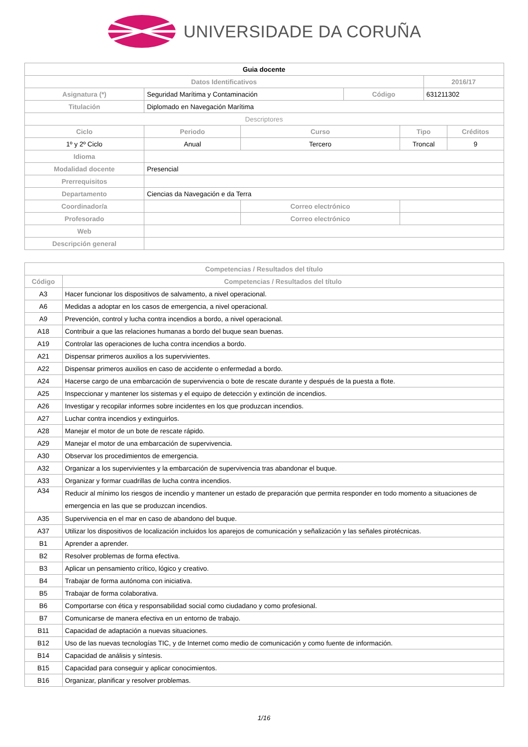UNIVERSIDADE DA CORUÑA
| Guia docente | | | | | | | |
| --- | --- | --- | --- | --- | --- | --- | --- |
| Datos Identificativos | | | | | | 2016/17 | |
| Asignatura (*) | Seguridad Marítima y Contaminación | | | Código | | 631211302 | |
| Titulación | Diplomado en Navegación Marítima | | | | | | |
| Descriptores | | | | | | | |
| Ciclo | | Periodo | Curso | | Tipo | | Créditos |
| 1º y 2º Ciclo | | Anual | Tercero | | Troncal | | 9 |
| Idioma | | | | | | | |
| Modalidad docente | Presencial | | | | | | |
| Prerrequisitos | | | | | | | |
| Departamento | Ciencias da Navegación e da Terra | | | | | | |
| Coordinador/a | | | Correo electrónico | | | | |
| Profesorado | | | Correo electrónico | | | | |
| Web | | | | | | | |
| Descripción general | | | | | | | |
| Competencias / Resultados del título | |
| --- | --- |
| Código | Competencias / Resultados del título |
| A3 | Hacer funcionar los dispositivos de salvamento, a nivel operacional. |
| A6 | Medidas a adoptar en los casos de emergencia, a nivel operacional. |
| A9 | Prevención, control y lucha contra incendios a bordo, a nivel operacional. |
| A18 | Contribuir a que las relaciones humanas a bordo del buque sean buenas. |
| A19 | Controlar las operaciones de lucha contra incendios a bordo. |
| A21 | Dispensar primeros auxilios a los supervivientes. |
| A22 | Dispensar primeros auxilios en caso de accidente o enfermedad a bordo. |
| A24 | Hacerse cargo de una embarcación de supervivencia o bote de rescate durante y después de la puesta a flote. |
| A25 | Inspeccionar y mantener los sistemas y el equipo de detección y extinción de incendios. |
| A26 | Investigar y recopilar informes sobre incidentes en los que produzcan incendios. |
| A27 | Luchar contra incendios y extinguirlos. |
| A28 | Manejar el motor de un bote de rescate rápido. |
| A29 | Manejar el motor de una embarcación de supervivencia. |
| A30 | Observar los procedimientos de emergencia. |
| A32 | Organizar a los supervivientes y la embarcación de supervivencia tras abandonar el buque. |
| A33 | Organizar y formar cuadrillas de lucha contra incendios. |
| A34 | Reducir al mínimo los riesgos de incendio y mantener un estado de preparación que permita responder en todo momento a situaciones de emergencia en las que se produzcan incendios. |
| A35 | Supervivencia en el mar en caso de abandono del buque. |
| A37 | Utilizar los dispositivos de localización incluidos los aparejos de comunicación y señalización y las señales pirotécnicas. |
| B1 | Aprender a aprender. |
| B2 | Resolver problemas de forma efectiva. |
| B3 | Aplicar un pensamiento crítico, lógico y creativo. |
| B4 | Trabajar de forma autónoma con iniciativa. |
| B5 | Trabajar de forma colaborativa. |
| B6 | Comportarse con ética y responsabilidad social como ciudadano y como profesional. |
| B7 | Comunicarse de manera efectiva en un entorno de trabajo. |
| B11 | Capacidad de adaptación a nuevas situaciones. |
| B12 | Uso de las nuevas tecnologías TIC, y de Internet como medio de comunicación y como fuente de información. |
| B14 | Capacidad de análisis y síntesis. |
| B15 | Capacidad para conseguir y aplicar conocimientos. |
| B16 | Organizar, planificar y resolver problemas. |
1/16